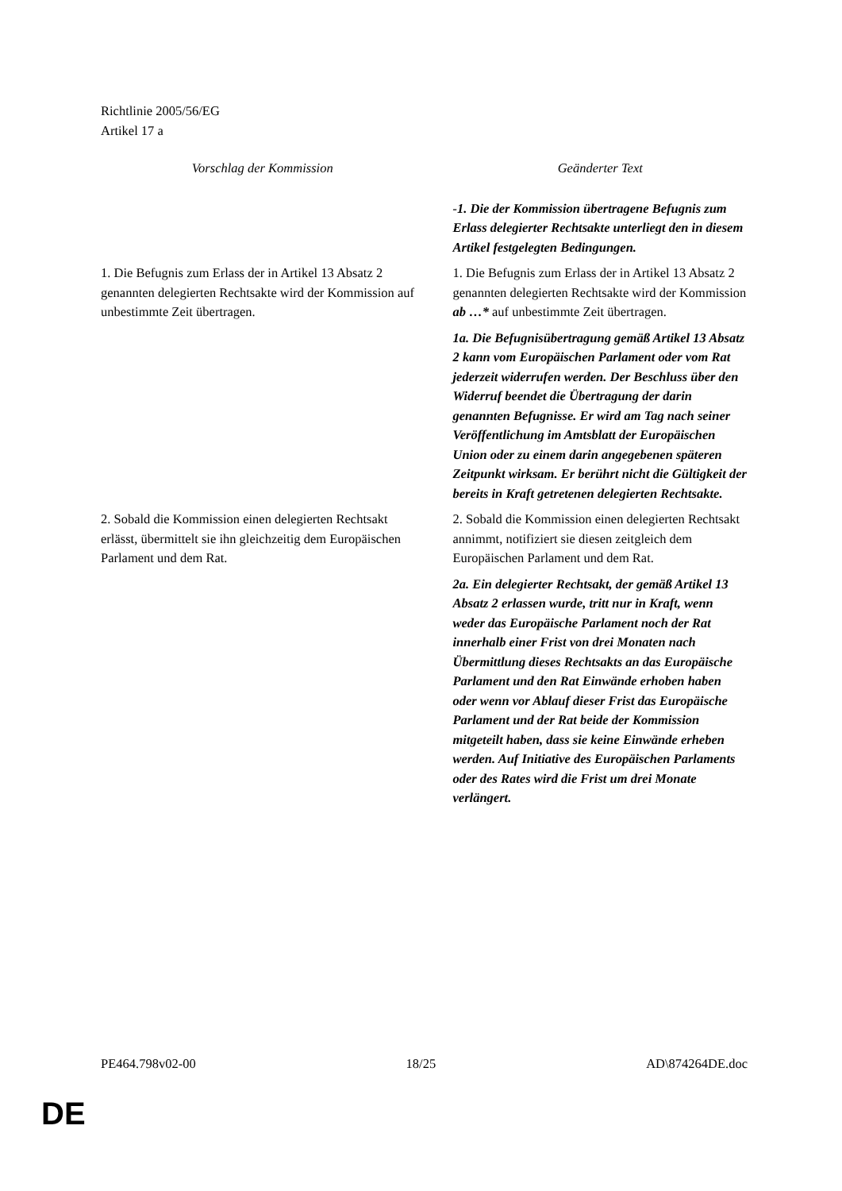Richtlinie 2005/56/EG
Artikel 17 a
| Vorschlag der Kommission | Geänderter Text |
| --- | --- |
| | -1. Die der Kommission übertragene Befugnis zum Erlass delegierter Rechtsakte unterliegt den in diesem Artikel festgelegten Bedingungen. |
| 1. Die Befugnis zum Erlass der in Artikel 13 Absatz 2 genannten delegierten Rechtsakte wird der Kommission auf unbestimmte Zeit übertragen. | 1. Die Befugnis zum Erlass der in Artikel 13 Absatz 2 genannten delegierten Rechtsakte wird der Kommission ab …* auf unbestimmte Zeit übertragen. |
| | 1a. Die Befugnisübertragung gemäß Artikel 13 Absatz 2 kann vom Europäischen Parlament oder vom Rat jederzeit widerrufen werden. Der Beschluss über den Widerruf beendet die Übertragung der darin genannten Befugnisse. Er wird am Tag nach seiner Veröffentlichung im Amtsblatt der Europäischen Union oder zu einem darin angegebenen späteren Zeitpunkt wirksam. Er berührt nicht die Gültigkeit der bereits in Kraft getretenen delegierten Rechtsakte. |
| 2. Sobald die Kommission einen delegierten Rechtsakt erlässt, übermittelt sie ihn gleichzeitig dem Europäischen Parlament und dem Rat. | 2. Sobald die Kommission einen delegierten Rechtsakt annimmt, notifiziert sie diesen zeitgleich dem Europäischen Parlament und dem Rat. |
| | 2a. Ein delegierter Rechtsakt, der gemäß Artikel 13 Absatz 2 erlassen wurde, tritt nur in Kraft, wenn weder das Europäische Parlament noch der Rat innerhalb einer Frist von drei Monaten nach Übermittlung dieses Rechtsakts an das Europäische Parlament und den Rat Einwände erhoben haben oder wenn vor Ablauf dieser Frist das Europäische Parlament und der Rat beide der Kommission mitgeteilt haben, dass sie keine Einwände erheben werden. Auf Initiative des Europäischen Parlaments oder des Rates wird die Frist um drei Monate verlängert. |
PE464.798v02-00 18/25 AD\874264DE.doc
DE